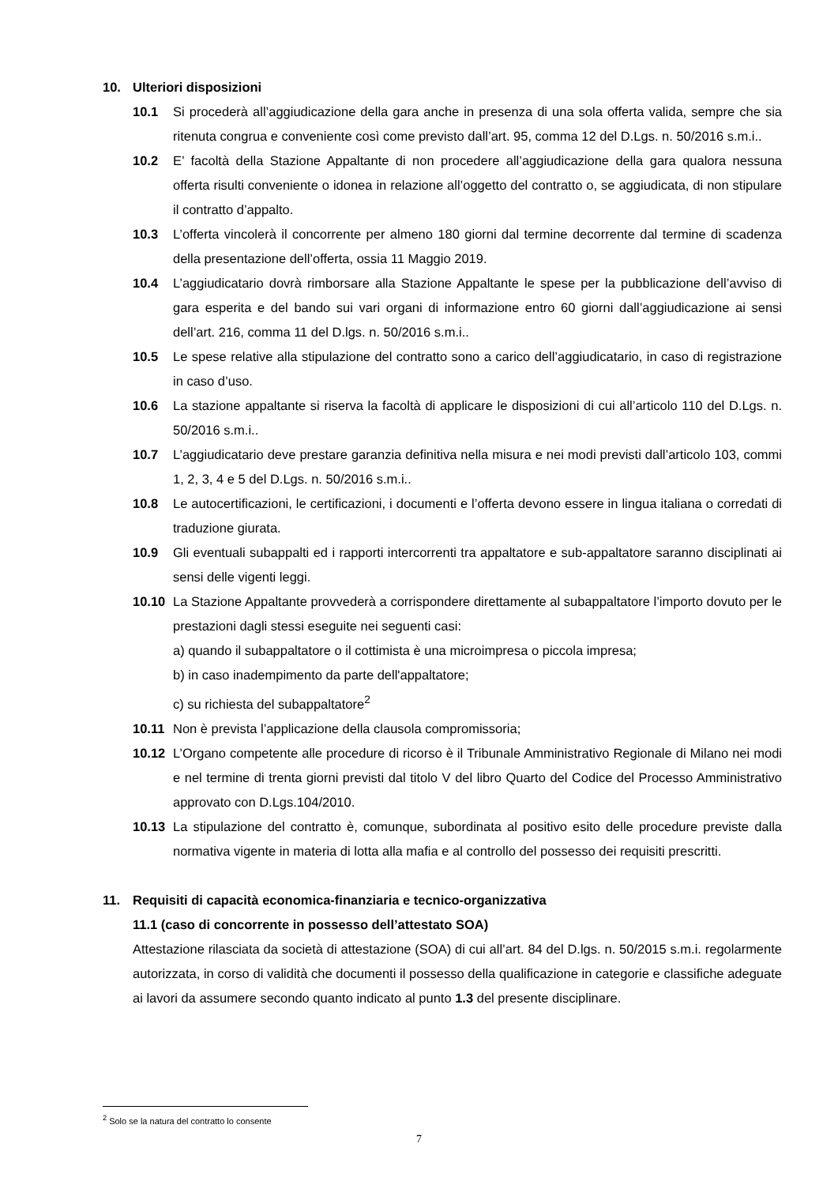10. Ulteriori disposizioni
10.1 Si procederà all’aggiudicazione della gara anche in presenza di una sola offerta valida, sempre che sia ritenuta congrua e conveniente così come previsto dall’art. 95, comma 12 del D.Lgs. n. 50/2016 s.m.i..
10.2 E’ facoltà della Stazione Appaltante di non procedere all’aggiudicazione della gara qualora nessuna offerta risulti conveniente o idonea in relazione all’oggetto del contratto o, se aggiudicata, di non stipulare il contratto d’appalto.
10.3 L’offerta vincolerà il concorrente per almeno 180 giorni dal termine decorrente dal termine di scadenza della presentazione dell’offerta, ossia 11 Maggio 2019.
10.4 L’aggiudicatario dovrà rimborsare alla Stazione Appaltante le spese per la pubblicazione dell’avviso di gara esperita e del bando sui vari organi di informazione entro 60 giorni dall’aggiudicazione ai sensi dell’art. 216, comma 11 del D.lgs. n. 50/2016 s.m.i..
10.5 Le spese relative alla stipulazione del contratto sono a carico dell’aggiudicatario, in caso di registrazione in caso d’uso.
10.6 La stazione appaltante si riserva la facoltà di applicare le disposizioni di cui all’articolo 110 del D.Lgs. n. 50/2016 s.m.i..
10.7 L’aggiudicatario deve prestare garanzia definitiva nella misura e nei modi previsti dall’articolo 103, commi 1, 2, 3, 4 e 5 del D.Lgs. n. 50/2016 s.m.i..
10.8 Le autocertificazioni, le certificazioni, i documenti e l’offerta devono essere in lingua italiana o corredati di traduzione giurata.
10.9 Gli eventuali subappalti ed i rapporti intercorrenti tra appaltatore e sub-appaltatore saranno disciplinati ai sensi delle vigenti leggi.
10.10 La Stazione Appaltante provvederà a corrispondere direttamente al subappaltatore l’importo dovuto per le prestazioni dagli stessi eseguite nei seguenti casi:
a) quando il subappaltatore o il cottimista è una microimpresa o piccola impresa;
b) in caso inadempimento da parte dell'appaltatore;
c) su richiesta del subappaltatore<sup>2</sup>
10.11 Non è prevista l’applicazione della clausola compromissoria;
10.12 L’Organo competente alle procedure di ricorso è il Tribunale Amministrativo Regionale di Milano nei modi e nel termine di trenta giorni previsti dal titolo V del libro Quarto del Codice del Processo Amministrativo approvato con D.Lgs.104/2010.
10.13 La stipulazione del contratto è, comunque, subordinata al positivo esito delle procedure previste dalla normativa vigente in materia di lotta alla mafia e al controllo del possesso dei requisiti prescritti.
11. Requisiti di capacità economica-finanziaria e tecnico-organizzativa
11.1 (caso di concorrente in possesso dell’attestato SOA)
Attestazione rilasciata da società di attestazione (SOA) di cui all’art. 84 del D.lgs. n. 50/2015 s.m.i. regolarmente autorizzata, in corso di validità che documenti il possesso della qualificazione in categorie e classifiche adeguate ai lavori da assumere secondo quanto indicato al punto 1.3 del presente disciplinare.
<sup>2</sup> Solo se la natura del contratto lo consente
7